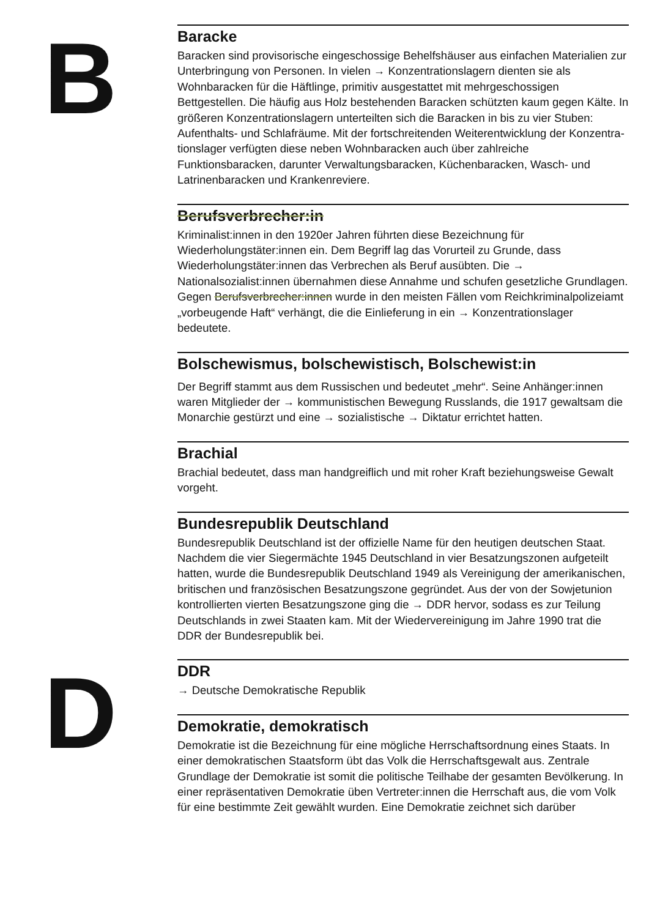B
Baracke
Baracken sind provisorische eingeschossige Behelfshäuser aus einfachen Materialien zur Unterbringung von Personen. In vielen → Konzentrations­lagern dienten sie als Wohnbaracken für die Häftlinge, primitiv ausgestat­tet mit mehrgeschossigen Bettgestellen. Die häufig aus Holz bestehenden Baracken schützten kaum gegen Kälte. In größeren Konzentrationslagern unterteilten sich die Baracken in bis zu vier Stuben: Aufenthalts- und Schlafräume. Mit der fortschreitenden Weiterentwicklung der Konzentra­tionslager verfügten diese neben Wohnbaracken auch über zahlreiche Funktionsbaracken, darunter Verwaltungsbaracken, Küchenbaracken, Wasch- und Latrinenbaracken und Krankenreviere.
Berufsverbrecher:in
Kriminalist:innen in den 1920er Jahren führten diese Bezeichnung für Wiederholungstäter:innen ein. Dem Begriff lag das Vorurteil zu Grunde, dass Wiederholungstäter:innen das Verbrechen als Beruf ausübten. Die → Nationalsozialist:innen übernahmen diese Annahme und schufen ge­setzliche Grundlagen. Gegen Berufsverbrecher:innen wurde in den meisten Fällen vom Reichkriminalpolizeiamt „vorbeugende Haft“ verhängt, die die Einlieferung in ein → Konzentrationslager bedeutete.
Bolschewismus, bolschewistisch, Bolschewist:in
Der Begriff stammt aus dem Russischen und bedeutet „mehr“. Seine An­hänger:innen waren Mitglieder der → kommunistischen Bewegung Russ­lands, die 1917 gewaltsam die Monarchie gestürzt und eine → sozialistische → Diktatur errichtet hatten.
Brachial
Brachial bedeutet, dass man handgreiflich und mit roher Kraft beziehungsweise Gewalt vorgeht.
Bundesrepublik Deutschland
Bundesrepublik Deutschland ist der offizielle Name für den heutigen deut­schen Staat. Nachdem die vier Siegermächte 1945 Deutschland in vier Besatzungszonen aufgeteilt hatten, wurde die Bundesrepublik Deutsch­land 1949 als Vereinigung der amerikanischen, britischen und französi­schen Besatzungszone gegründet. Aus der von der Sowjetunion kontrol­lierten vierten Besatzungszone ging die → DDR hervor, sodass es zur Teilung Deutschlands in zwei Staaten kam. Mit der Wiedervereinigung im Jahre 1990 trat die DDR der Bundesrepublik bei.
D
DDR
→ Deutsche Demokratische Republik
Demokratie, demokratisch
Demokratie ist die Bezeichnung für eine mögliche Herrschaftsordnung eines Staats. In einer demokratischen Staatsform übt das Volk die Herr­schaftsgewalt aus. Zentrale Grundlage der Demokratie ist somit die politische Teilhabe der gesamten Bevölkerung. In einer repräsentativen Demokratie üben Vertreter:innen die Herrschaft aus, die vom Volk für eine bestimmte Zeit gewählt wurden. Eine Demokratie zeichnet sich darüber